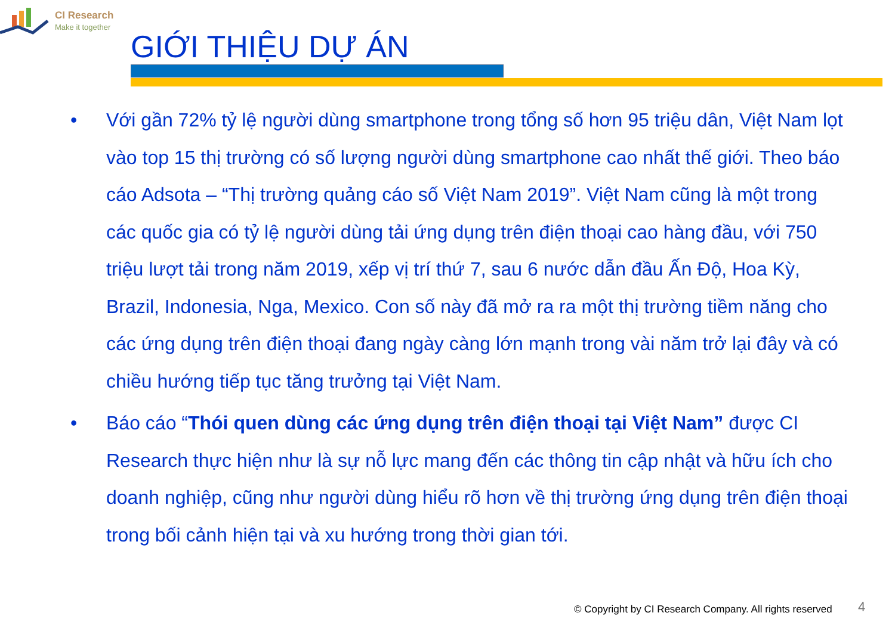CI Research
Make it together
GIỚI THIỆU DỰ ÁN
• Với gần 72% tỷ lệ người dùng smartphone trong tổng số hơn 95 triệu dân, Việt Nam lọt vào top 15 thị trường có số lượng người dùng smartphone cao nhất thế giới. Theo báo cáo Adsota – “Thị trường quảng cáo số Việt Nam 2019”. Việt Nam cũng là một trong các quốc gia có tỷ lệ người dùng tải ứng dụng trên điện thoại cao hàng đầu, với 750 triệu lượt tải trong năm 2019, xếp vị trí thứ 7, sau 6 nước dẫn đầu Ấn Độ, Hoa Kỳ, Brazil, Indonesia, Nga, Mexico. Con số này đã mở ra ra một thị trường tiềm năng cho các ứng dụng trên điện thoại đang ngày càng lớn mạnh trong vài năm trở lại đây và có chiều hướng tiếp tục tăng trưởng tại Việt Nam.
• Báo cáo “Thói quen dùng các ứng dụng trên điện thoại tại Việt Nam” được CI Research thực hiện như là sự nỗ lực mang đến các thông tin cập nhật và hữu ích cho doanh nghiệp, cũng như người dùng hiểu rõ hơn về thị trường ứng dụng trên điện thoại trong bối cảnh hiện tại và xu hướng trong thời gian tới.
© Copyright by CI Research Company. All rights reserved
4